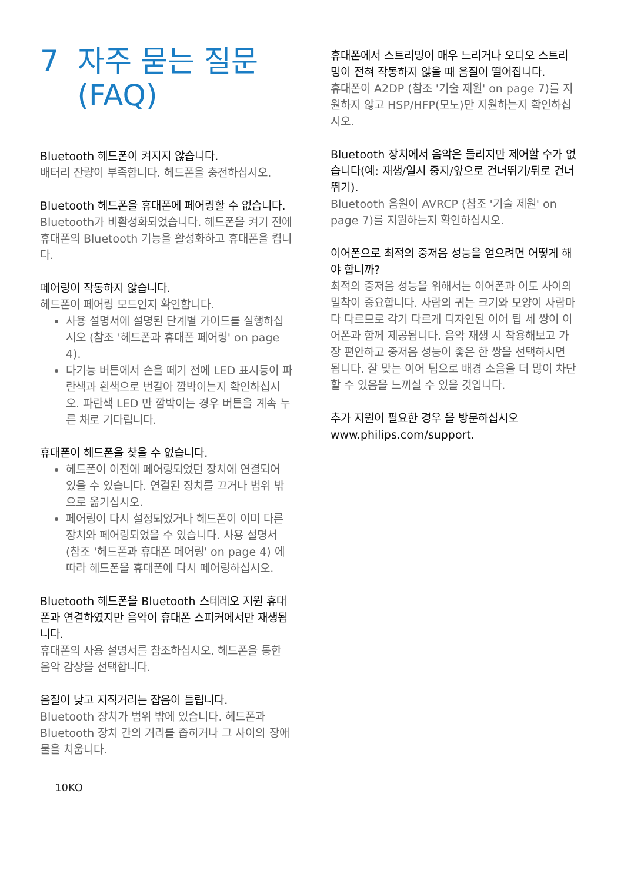7 자주 묻는 질문
(FAQ)
Bluetooth 헤드폰이 켜지지 않습니다.
배터리 잔량이 부족합니다. 헤드폰을 충전하십시오.
Bluetooth 헤드폰을 휴대폰에 페어링할 수 없습니다.
Bluetooth가 비활성화되었습니다. 헤드폰을 켜기 전에 휴대폰의 Bluetooth 기능을 활성화하고 휴대폰을 켭니다.
페어링이 작동하지 않습니다.
헤드폰이 페어링 모드인지 확인합니다.
사용 설명서에 설명된 단계별 가이드를 실행하십시오 (참조 '헤드폰과 휴대폰 페어링' on page 4).
다기능 버튼에서 손을 떼기 전에 LED 표시등이 파란색과 흰색으로 번갈아 깜박이는지 확인하십시오. 파란색 LED 만 깜박이는 경우 버튼을 계속 누른 채로 기다립니다.
휴대폰이 헤드폰을 찾을 수 없습니다.
헤드폰이 이전에 페어링되었던 장치에 연결되어 있을 수 있습니다. 연결된 장치를 끄거나 범위 밖으로 옮기십시오.
페어링이 다시 설정되었거나 헤드폰이 이미 다른 장치와 페어링되었을 수 있습니다. 사용 설명서 (참조 '헤드폰과 휴대폰 페어링' on page 4) 에 따라 헤드폰을 휴대폰에 다시 페어링하십시오.
Bluetooth 헤드폰을 Bluetooth 스테레오 지원 휴대폰과 연결하였지만 음악이 휴대폰 스피커에서만 재생됩니다.
휴대폰의 사용 설명서를 참조하십시오. 헤드폰을 통한 음악 감상을 선택합니다.
음질이 낮고 지직거리는 잡음이 들립니다.
Bluetooth 장치가 범위 밖에 있습니다. 헤드폰과 Bluetooth 장치 간의 거리를 좁히거나 그 사이의 장애물을 치웁니다.
10KO
휴대폰에서 스트리밍이 매우 느리거나 오디오 스트리밍이 전혀 작동하지 않을 때 음질이 떨어집니다.
휴대폰이 A2DP (참조 '기술 제원' on page 7)를 지원하지 않고 HSP/HFP(모노)만 지원하는지 확인하십시오.
Bluetooth 장치에서 음악은 들리지만 제어할 수가 없습니다(예: 재생/일시 중지/앞으로 건너뛰기/뒤로 건너뛰기).
Bluetooth 음원이 AVRCP (참조 '기술 제원' on page 7)를 지원하는지 확인하십시오.
이어폰으로 최적의 중저음 성능을 얻으려면 어떻게 해야 합니까?
최적의 중저음 성능을 위해서는 이어폰과 이도 사이의 밀착이 중요합니다. 사람의 귀는 크기와 모양이 사람마다 다르므로 각기 다르게 디자인된 이어 팁 세 쌍이 이어폰과 함께 제공됩니다. 음악 재생 시 착용해보고 가장 편안하고 중저음 성능이 좋은 한 쌍을 선택하시면 됩니다. 잘 맞는 이어 팁으로 배경 소음을 더 많이 차단할 수 있음을 느끼실 수 있을 것입니다.
추가 지원이 필요한 경우 을 방문하십시오www.philips.com/support.